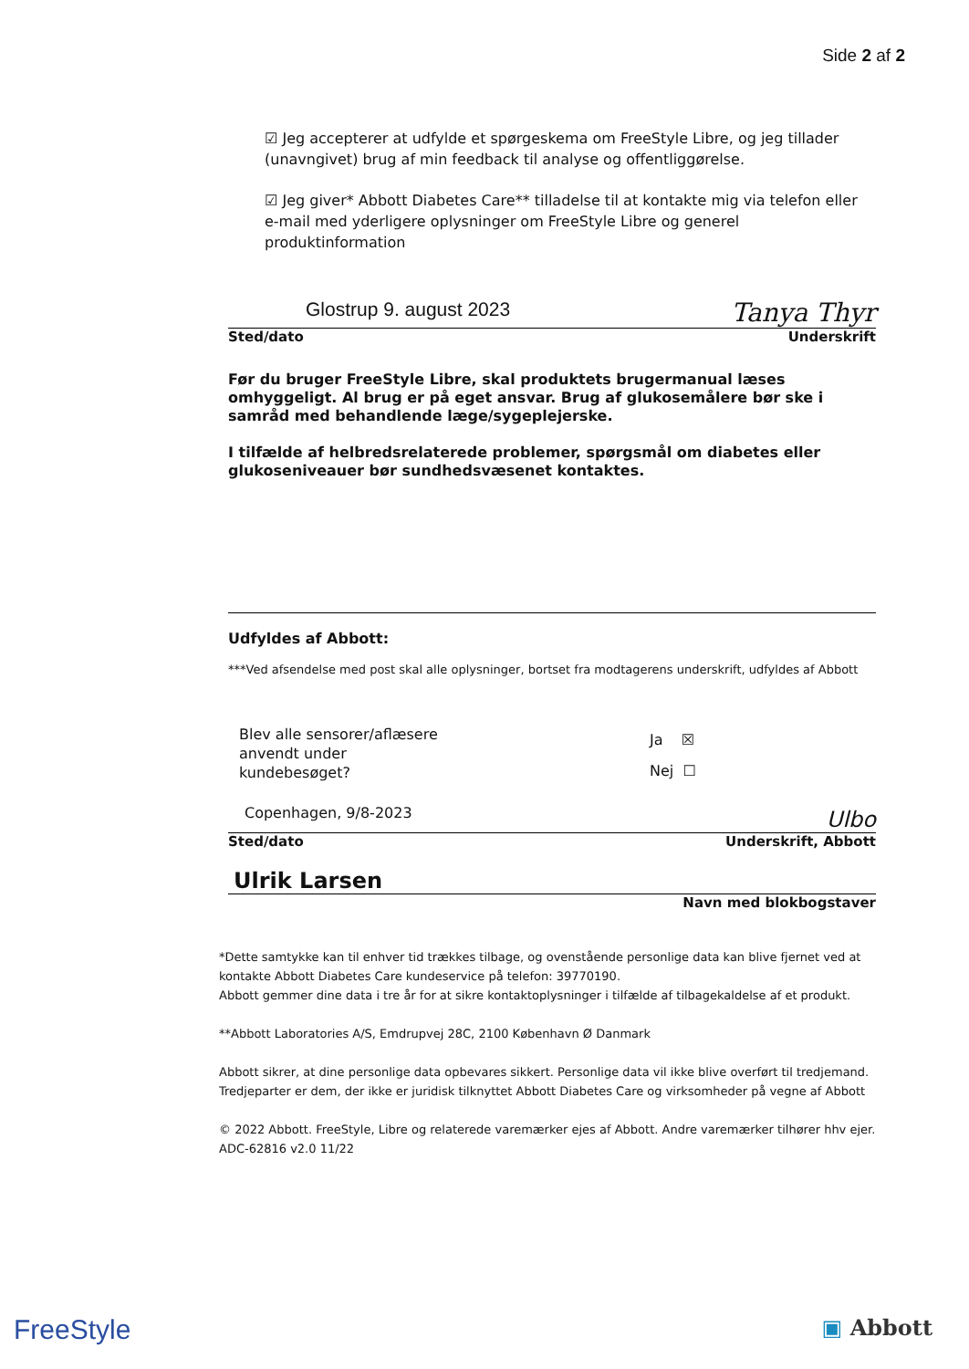Side 2 af 2
☑ Jeg accepterer at udfylde et spørgeskema om FreeStyle Libre, og jeg tillader (unavngivet) brug af min feedback til analyse og offentliggørelse.
☑ Jeg giver* Abbott Diabetes Care** tilladelse til at kontakte mig via telefon eller e-mail med yderligere oplysninger om FreeStyle Libre og generel produktinformation
Glostrup 9. august 2023 Tanya Thyr
Sted/dato Underskrift
Før du bruger FreeStyle Libre, skal produktets brugermanual læses omhyggeligt. Al brug er på eget ansvar. Brug af glukosemålere bør ske i samråd med behandlende læge/sygeplejerske.
I tilfælde af helbredsrelaterede problemer, spørgsmål om diabetes eller glukoseniveauer bør sundhedsvæsenet kontaktes.
Udfyldes af Abbott:
***Ved afsendelse med post skal alle oplysninger, bortset fra modtagerens underskrift, udfyldes af Abbott
Blev alle sensorer/aflæsere
anvendt under
kundebesøget?
Ja ☒
Nej ☐
Copenhagen, 9/8-2023 Ulbo
Sted/dato Underskrift, Abbott
Ulrik Larsen
Navn med blokbogstaver
*Dette samtykke kan til enhver tid trækkes tilbage, og ovenstående personlige data kan blive fjernet ved at kontakte Abbott Diabetes Care kundeservice på telefon: 39770190.
Abbott gemmer dine data i tre år for at sikre kontaktoplysninger i tilfælde af tilbagekaldelse af et produkt.
**Abbott Laboratories A/S, Emdrupvej 28C, 2100 København Ø Danmark
Abbott sikrer, at dine personlige data opbevares sikkert. Personlige data vil ikke blive overført til tredjemand. Tredjeparter er dem, der ikke er juridisk tilknyttet Abbott Diabetes Care og virksomheder på vegne af Abbott
© 2022 Abbott. FreeStyle, Libre og relaterede varemærker ejes af Abbott. Andre varemærker tilhører hhv ejer.
ADC-62816 v2.0 11/22
FreeStyle ▣ Abbott